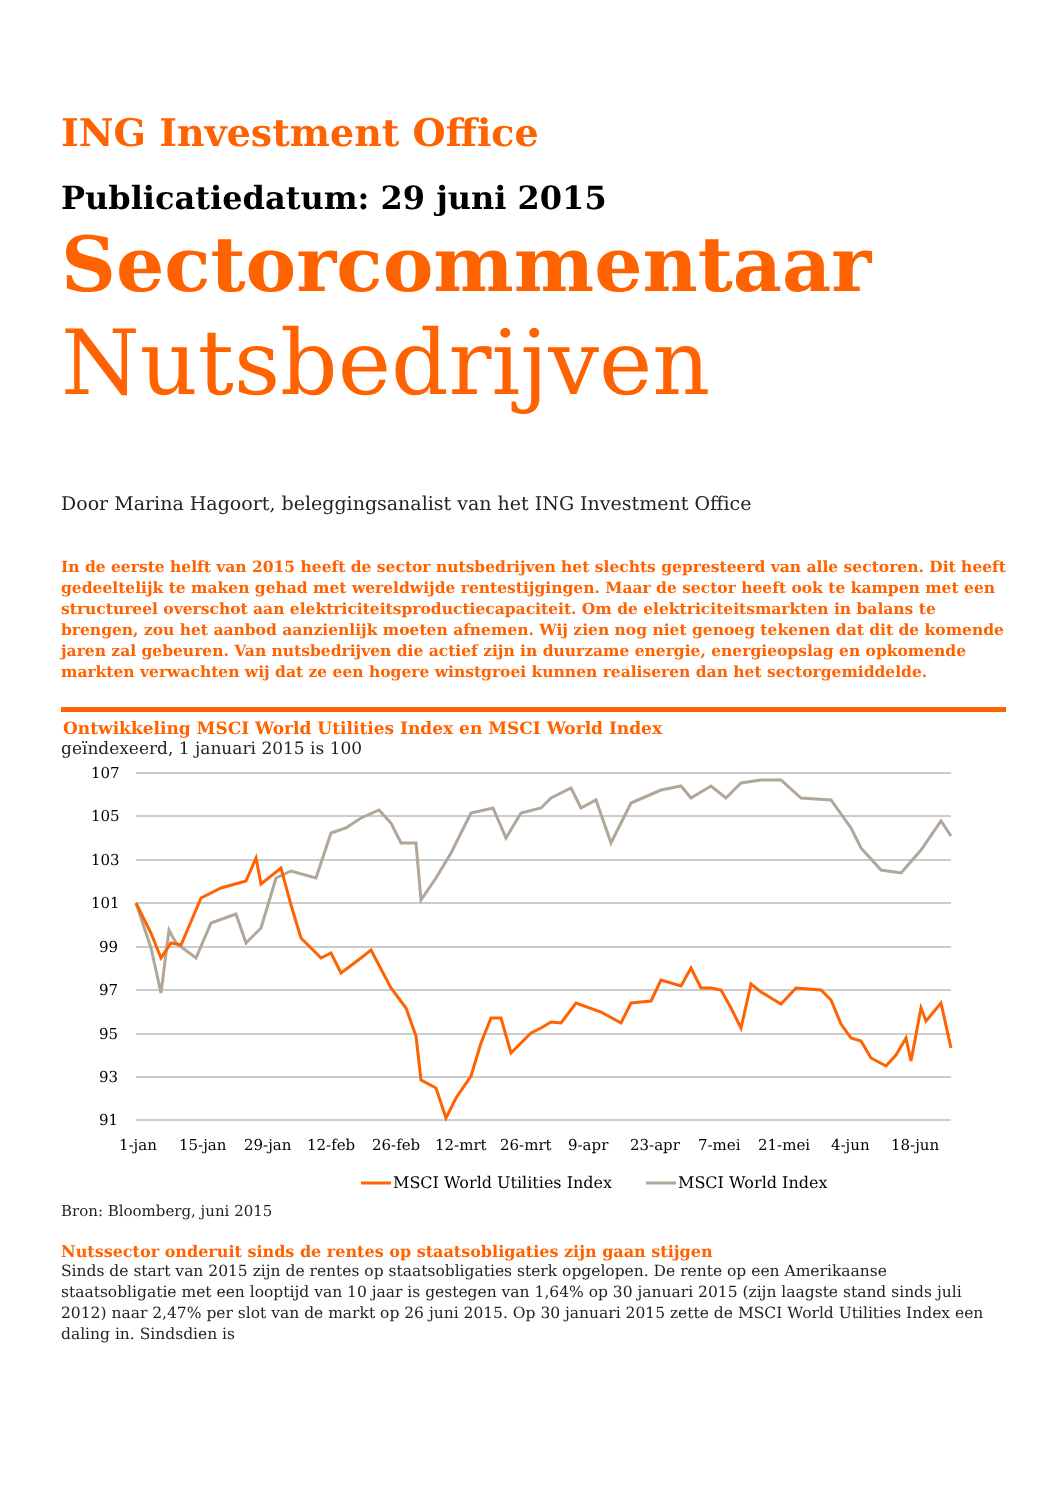ING Investment Office
Publicatiedatum: 29 juni 2015
Sectorcommentaar
Nutsbedrijven
Door Marina Hagoort, beleggingsanalist van het ING Investment Office
In de eerste helft van 2015 heeft de sector nutsbedrijven het slechts gepresteerd van alle sectoren. Dit heeft gedeeltelijk te maken gehad met wereldwijde rentestijgingen. Maar de sector heeft ook te kampen met een structureel overschot aan elektriciteitsproductiecapaciteit. Om de elektriciteitsmarkten in balans te brengen, zou het aanbod aanzienlijk moeten afnemen. Wij zien nog niet genoeg tekenen dat dit de komende jaren zal gebeuren. Van nutsbedrijven die actief zijn in duurzame energie, energieopslag en opkomende markten verwachten wij dat ze een hogere winstgroei kunnen realiseren dan het sectorgemiddelde.
Ontwikkeling MSCI World Utilities Index en MSCI World Index
geïndexeerd, 1 januari 2015 is 100
107
105
103
101
99
97
95
93
91
1-jan
15-jan
29-jan
12-feb
26-feb
12-mrt
26-mrt
9-apr
23-apr
7-mei
21-mei
4-jun
18-jun
MSCI World Utilities Index
MSCI World Index
Bron: Bloomberg, juni 2015
Nutssector onderuit sinds de rentes op staatsobligaties zijn gaan stijgen
Sinds de start van 2015 zijn de rentes op staatsobligaties sterk opgelopen. De rente op een Amerikaanse staatsobligatie met een looptijd van 10 jaar is gestegen van 1,64% op 30 januari 2015 (zijn laagste stand sinds juli 2012) naar 2,47% per slot van de markt op 26 juni 2015. Op 30 januari 2015 zette de MSCI World Utilities Index een daling in. Sindsdien is